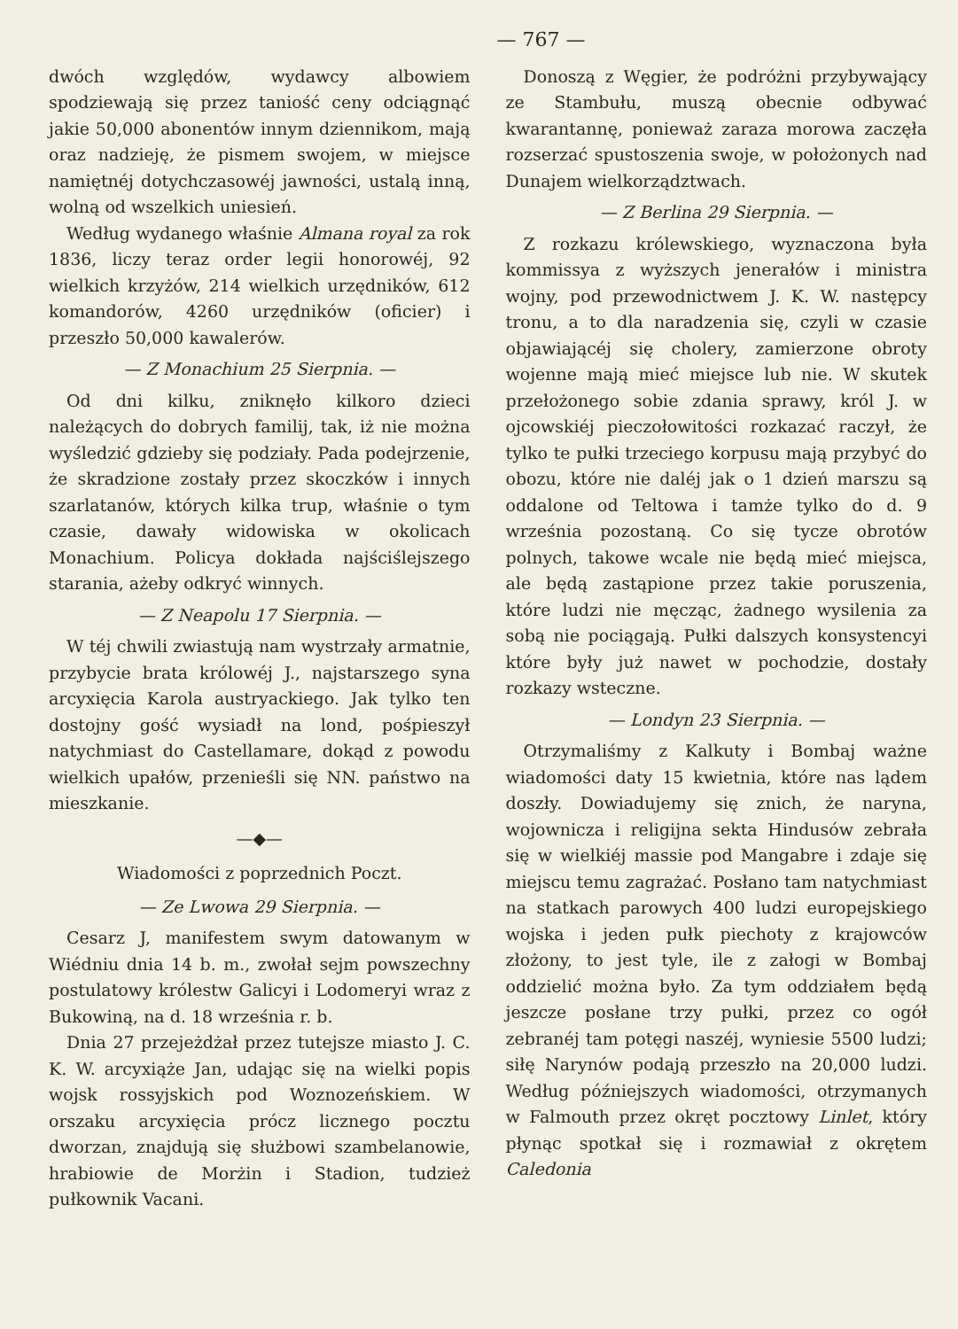— 767 —
dwóch względów, wydawcy albowiem spodziewają się przez taniość ceny odciągnąć jakie 50,000 abonentów innym dziennikom, mają oraz nadzieję, że pismem swojem, w miejsce namiętnéj dotychczasowéj jawności, ustalą inną, wolną od wszelkich uniesień.
Według wydanego właśnie Almana royal za rok 1836, liczy teraz order legii honorowéj, 92 wielkich krzyżów, 214 wielkich urzędników, 612 komandorów, 4260 urzędników (oficier) i przeszło 50,000 kawalerów.
— Z Monachium 25 Sierpnia. —
Od dni kilku, zniknęło kilkoro dzieci należących do dobrych familij, tak, iż nie można wyśledzić gdzieby się podziały. Pada podejrzenie, że skradzione zostały przez skoczków i innych szarlatanów, których kilka trup, właśnie o tym czasie, dawały widowiska w okolicach Monachium. Policya dokłada najściślejszego starania, ażeby odkryć winnych.
— Z Neapolu 17 Sierpnia. —
W téj chwili zwiastują nam wystrzały armatnie, przybycie brata królowéj J., najstarszego syna arcyxięcia Karola austryackiego. Jak tylko ten dostojny gość wysiadł na lond, pośpieszył natychmiast do Castellamare, dokąd z powodu wielkich upałów, przenieśli się NN. państwo na mieszkanie.
—◆—
Wiadomości z poprzednich Poczt.
— Ze Lwowa 29 Sierpnia. —
Cesarz J, manifestem swym datowanym w Wiédniu dnia 14 b. m., zwołał sejm powszechny postulatowy królestw Galicyi i Lodomeryi wraz z Bukowiną, na d. 18 września r. b.
Dnia 27 przejeżdżał przez tutejsze miasto J. C. K. W. arcyxiąże Jan, udając się na wielki popis wojsk rossyjskich pod Woznozeńskiem. W orszaku arcyxięcia prócz licznego pocztu dworzan, znajdują się służbowi szambelanowie, hrabiowie de Morżin i Stadion, tudzież pułkownik Vacani.
Donoszą z Węgier, że podróżni przybywający ze Stambułu, muszą obecnie odbywać kwarantannę, ponieważ zaraza morowa zaczęła rozserzać spustoszenia swoje, w położonych nad Dunajem wielkorządztwach.
— Z Berlina 29 Sierpnia. —
Z rozkazu królewskiego, wyznaczona była kommissya z wyższych jenerałów i ministra wojny, pod przewodnictwem J. K. W. następcy tronu, a to dla naradzenia się, czyli w czasie objawiającéj się cholery, zamierzone obroty wojenne mają mieć miejsce lub nie. W skutek przełożonego sobie zdania sprawy, król J. w ojcowskiéj pieczołowitości rozkazać raczył, że tylko te pułki trzeciego korpusu mają przybyć do obozu, które nie daléj jak o 1 dzień marszu są oddalone od Teltowa i tamże tylko do d. 9 września pozostaną. Co się tycze obrotów polnych, takowe wcale nie będą mieć miejsca, ale będą zastąpione przez takie poruszenia, które ludzi nie męcząc, żadnego wysilenia za sobą nie pociągają. Pułki dalszych konsystencyi które były już nawet w pochodzie, dostały rozkazy wsteczne.
— Londyn 23 Sierpnia. —
Otrzymaliśmy z Kalkuty i Bombaj ważne wiadomości daty 15 kwietnia, które nas lądem doszły. Dowiadujemy się znich, że naryna, wojownicza i religijna sekta Hindusów zebrała się w wielkiéj massie pod Mangabre i zdaje się miejscu temu zagrażać. Posłano tam natychmiast na statkach parowych 400 ludzi europejskiego wojska i jeden pułk piechoty z krajowców złożony, to jest tyle, ile z załogi w Bombaj oddzielić można było. Za tym oddziałem będą jeszcze posłane trzy pułki, przez co ogół zebranéj tam potęgi naszéj, wyniesie 5500 ludzi; siłę Narynów podają przeszło na 20,000 ludzi. Według późniejszych wiadomości, otrzymanych w Falmouth przez okręt pocztowy Linlet, który płynąc spotkał się i rozmawiał z okrętem Caledonia